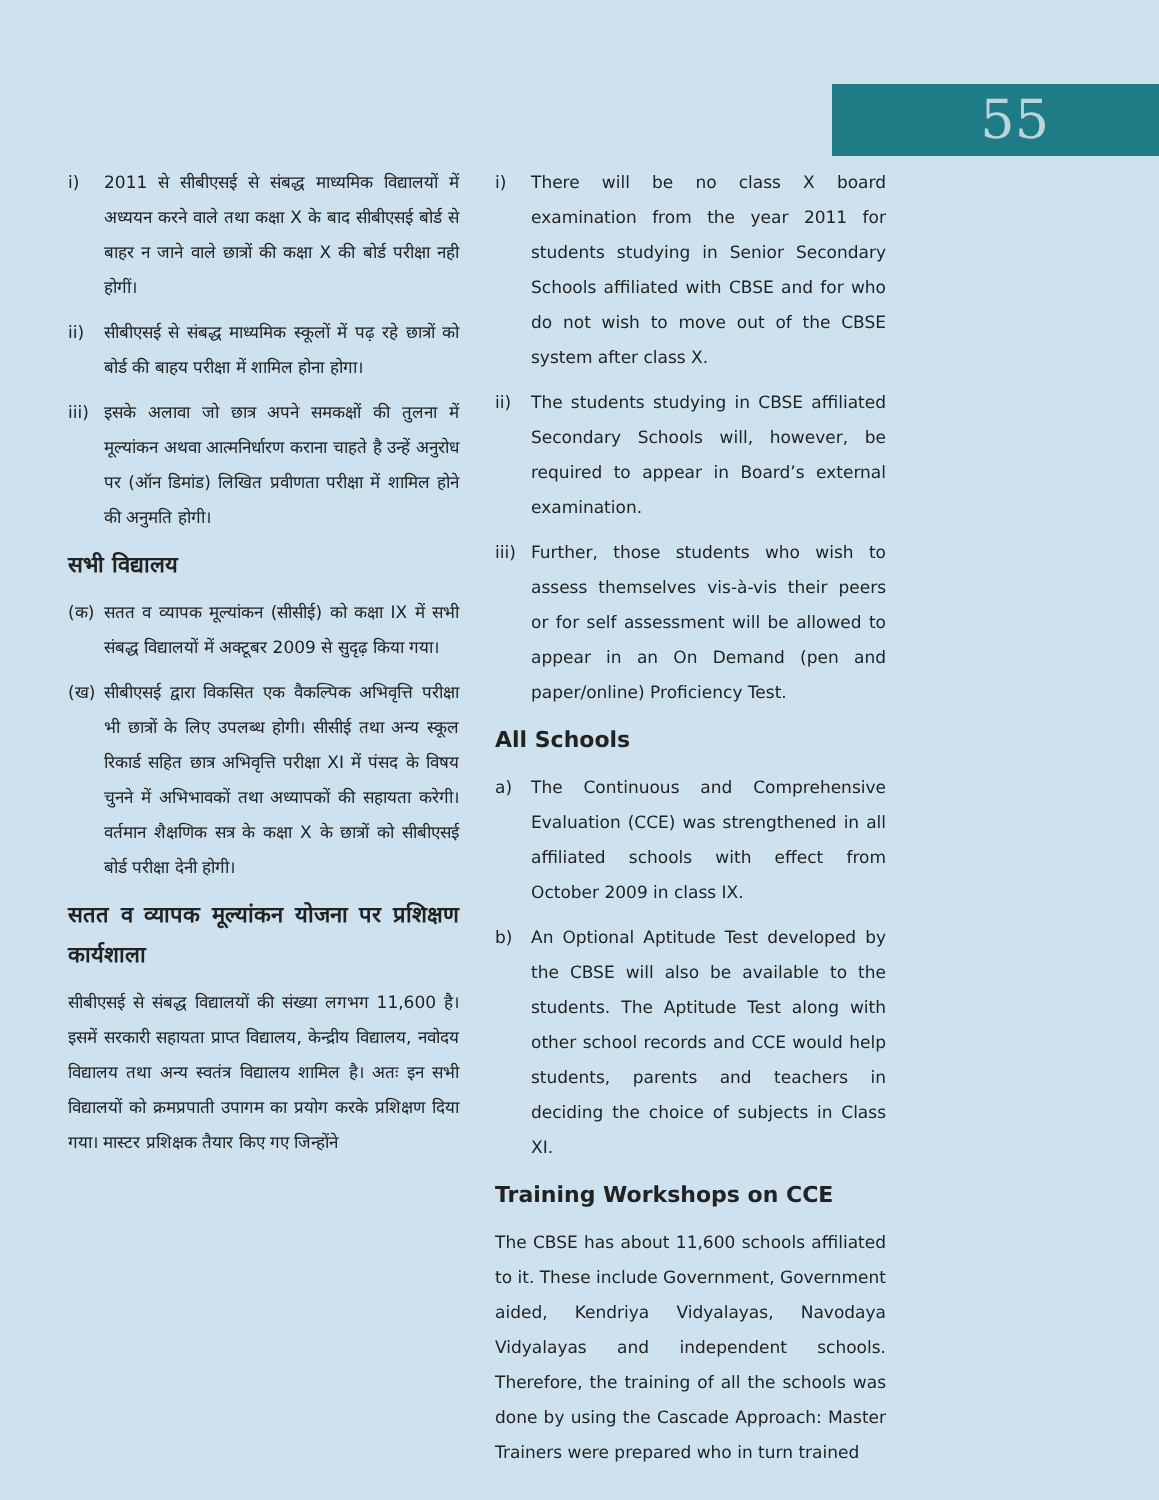55
i) 2011 से सीबीएसई से संबद्ध माध्यमिक विद्यालयों में अध्ययन करने वाले तथा कक्षा X के बाद सीबीएसई बोर्ड से बाहर न जाने वाले छात्रों की कक्षा X की बोर्ड परीक्षा नही होगीं।
ii) सीबीएसई से संबद्ध माध्यमिक स्कूलों में पढ़ रहे छात्रों को बोर्ड की बाहय परीक्षा में शामिल होना होगा।
iii)
इसके अलावा जो छात्र अपने समकक्षों की तुलना में मूल्यांकन अथवा आत्मनिर्धारण कराना चाहते है उन्हें अनुरोध पर (ऑन डिमांड) लिखित प्रवीणता परीक्षा में शामिल होने की अनुमति होगी।
सभी विद्यालय
(क) सतत व व्यापक मूल्यांकन (सीसीई) को कक्षा IX में सभी संबद्ध विद्यालयों में अक्टूबर 2009 से सुदृढ़ किया गया।
(ख) सीबीएसई द्वारा विकसित एक वैकल्पिक अभिवृत्ति परीक्षा भी छात्रों के लिए उपलब्ध होगी। सीसीई तथा अन्य स्कूल रिकार्ड सहित छात्र अभिवृत्ति परीक्षा XI में पंसद के विषय चुनने में अभिभावकों तथा अध्यापकों की सहायता करेगी। वर्तमान शैक्षणिक सत्र के कक्षा X के छात्रों को सीबीएसई बोर्ड परीक्षा देनी होगी।
सतत व व्यापक मूल्यांकन योजना पर प्रशिक्षण कार्यशाला
सीबीएसई से संबद्ध विद्यालयों की संख्या लगभग 11,600 है। इसमें सरकारी सहायता प्राप्त विद्यालय, केन्द्रीय विद्यालय, नवोदय विद्यालय तथा अन्य स्वतंत्र विद्यालय शामिल है। अतः इन सभी विद्यालयों को क्रमप्रपाती उपागम का प्रयोग करके प्रशिक्षण दिया गया। मास्टर प्रशिक्षक तैयार किए गए जिन्होंने
i) There will be no class X board examination from the year 2011 for students studying in Senior Secondary Schools affiliated with CBSE and for who do not wish to move out of the CBSE system after class X.
ii) The students studying in CBSE affiliated Secondary Schools will, however, be required to appear in Board’s external examination.
iii)
Further, those students who wish to assess themselves vis-à-vis their peers or for self assessment will be allowed to appear in an On Demand (pen and paper/online) Proficiency Test.
All Schools
a) The Continuous and Comprehensive Evaluation (CCE) was strengthened in all affiliated schools with effect from October 2009 in class IX.
b) An Optional Aptitude Test developed by the CBSE will also be available to the students. The Aptitude Test along with other school records and CCE would help students, parents and teachers in deciding the choice of subjects in Class XI.
Training Workshops on CCE
The CBSE has about 11,600 schools affiliated to it. These include Government, Government aided, Kendriya Vidyalayas, Navodaya Vidyalayas and independent schools. Therefore, the training of all the schools was done by using the Cascade Approach: Master Trainers were prepared who in turn trained